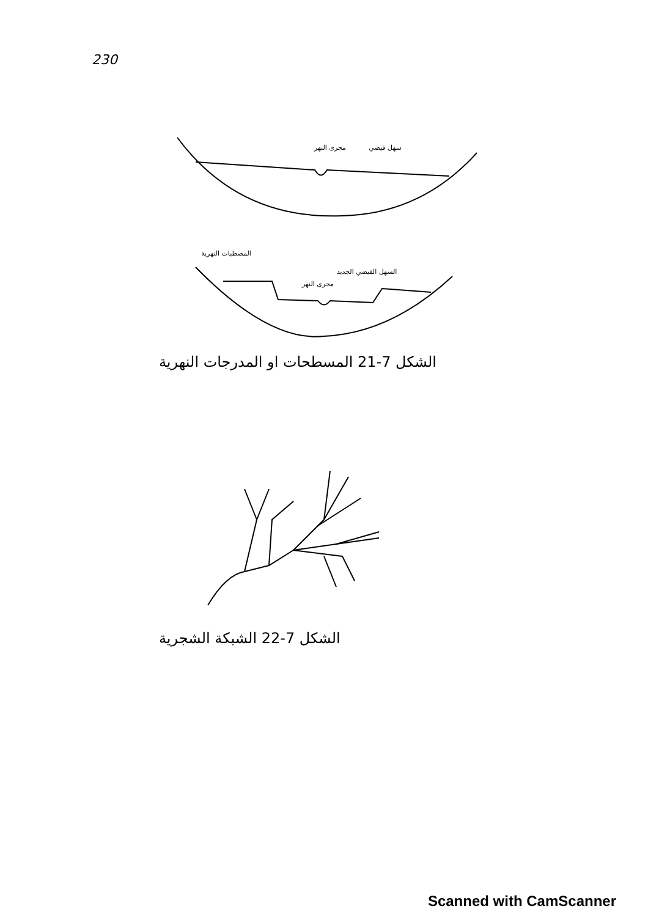230
مجرى النهر
سهل فيضي
المصطبات النهرية
السهل الفيضي الجديد
مجرى النهر
الشكل 7-21 المسطحات او المدرجات النهرية
الشكل 7-22 الشبكة الشجرية
Scanned with CamScanner